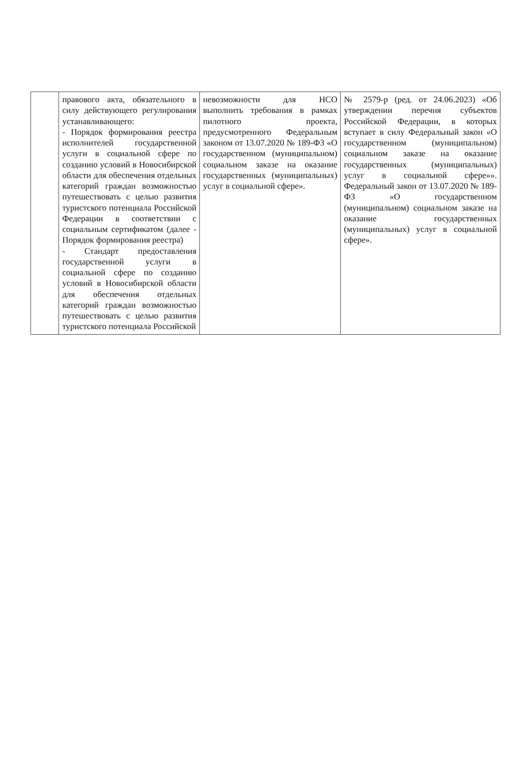| | правового акта, обязательного в силу действующего регулирования устанавливающего: - Порядок формирования реестра исполнителей государственной услуги в социальной сфере по созданию условий в Новосибирской области для обеспечения отдельных категорий граждан возможностью путешествовать с целью развития туристского потенциала Российской Федерации в соответствии с социальным сертификатом (далее - Порядок формирования реестра) - Стандарт предоставления государственной услуги в социальной сфере по созданию условий в Новосибирской области для обеспечения отдельных категорий граждан возможностью путешествовать с целью развития туристского потенциала Российской | невозможности для НСО выполнить требования в рамках пилотного проекта, предусмотренного Федеральным законом от 13.07.2020 № 189-ФЗ «О государственном (муниципальном) социальном заказе на оказание государственных (муниципальных) услуг в социальной сфере». | № 2579-р (ред. от 24.06.2023) «Об утверждении перечня субъектов Российской Федерации, в которых вступает в силу Федеральный закон «О государственном (муниципальном) социальном заказе на оказание государственных (муниципальных) услуг в социальной сфере»». Федеральный закон от 13.07.2020 № 189-ФЗ «О государственном (муниципальном) социальном заказе на оказание государственных (муниципальных) услуг в социальной сфере». |